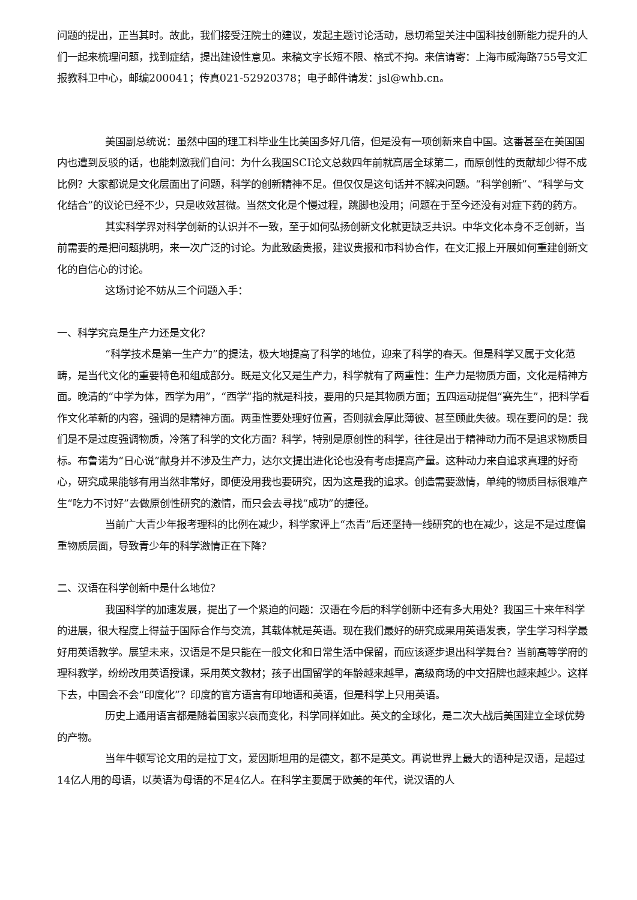问题的提出，正当其时。故此，我们接受汪院士的建议，发起主题讨论活动，恳切希望关注中国科技创新能力提升的人们一起来梳理问题，找到症结，提出建设性意见。来稿文字长短不限、格式不拘。来信请寄：上海市威海路755号文汇报教科卫中心，邮编200041；传真021-52920378；电子邮件请发：jsl@whb.cn。
美国副总统说：虽然中国的理工科毕业生比美国多好几倍，但是没有一项创新来自中国。这番甚至在美国国内也遭到反驳的话，也能刺激我们自问：为什么我国SCI论文总数四年前就高居全球第二，而原创性的贡献却少得不成比例？大家都说是文化层面出了问题，科学的创新精神不足。但仅仅是这句话并不解决问题。“科学创新”、“科学与文化结合”的议论已经不少，只是收效甚微。当然文化是个慢过程，跳脚也没用；问题在于至今还没有对症下药的药方。
其实科学界对科学创新的认识并不一致，至于如何弘扬创新文化就更缺乏共识。中华文化本身不乏创新，当前需要的是把问题挑明，来一次广泛的讨论。为此致函贵报，建议贵报和市科协合作，在文汇报上开展如何重建创新文化的自信心的讨论。
这场讨论不妨从三个问题入手：
一、科学究竟是生产力还是文化？
“科学技术是第一生产力”的提法，极大地提高了科学的地位，迎来了科学的春天。但是科学又属于文化范畴，是当代文化的重要特色和组成部分。既是文化又是生产力，科学就有了两重性：生产力是物质方面，文化是精神方面。晚清的“中学为体，西学为用”，“西学”指的就是科技，要用的只是其物质方面；五四运动提倡“赛先生”，把科学看作文化革新的内容，强调的是精神方面。两重性要处理好位置，否则就会厚此薄彼、甚至顾此失彼。现在要问的是：我们是不是过度强调物质，冷落了科学的文化方面？科学，特别是原创性的科学，往往是出于精神动力而不是追求物质目标。布鲁诺为“日心说”献身并不涉及生产力，达尔文提出进化论也没有考虑提高产量。这种动力来自追求真理的好奇心，研究成果能够有用当然非常好，即便没用我也要研究，因为这是我的追求。创造需要激情，单纯的物质目标很难产生“吃力不讨好”去做原创性研究的激情，而只会去寻找“成功”的捷径。
当前广大青少年报考理科的比例在减少，科学家评上“杰青”后还坚持一线研究的也在减少，这是不是过度偏重物质层面，导致青少年的科学激情正在下降？
二、汉语在科学创新中是什么地位？
我国科学的加速发展，提出了一个紧迫的问题：汉语在今后的科学创新中还有多大用处？我国三十来年科学的进展，很大程度上得益于国际合作与交流，其载体就是英语。现在我们最好的研究成果用英语发表，学生学习科学最好用英语教学。展望未来，汉语是不是只能在一般文化和日常生活中保留，而应该逐步退出科学舞台？当前高等学府的理科教学，纷纷改用英语授课，采用英文教材；孩子出国留学的年龄越来越早，高级商场的中文招牌也越来越少。这样下去，中国会不会“印度化”？印度的官方语言有印地语和英语，但是科学上只用英语。
历史上通用语言都是随着国家兴衰而变化，科学同样如此。英文的全球化，是二次大战后美国建立全球优势的产物。
当年牛顿写论文用的是拉丁文，爱因斯坦用的是德文，都不是英文。再说世界上最大的语种是汉语，是超过14亿人用的母语，以英语为母语的不足4亿人。在科学主要属于欧美的年代，说汉语的人